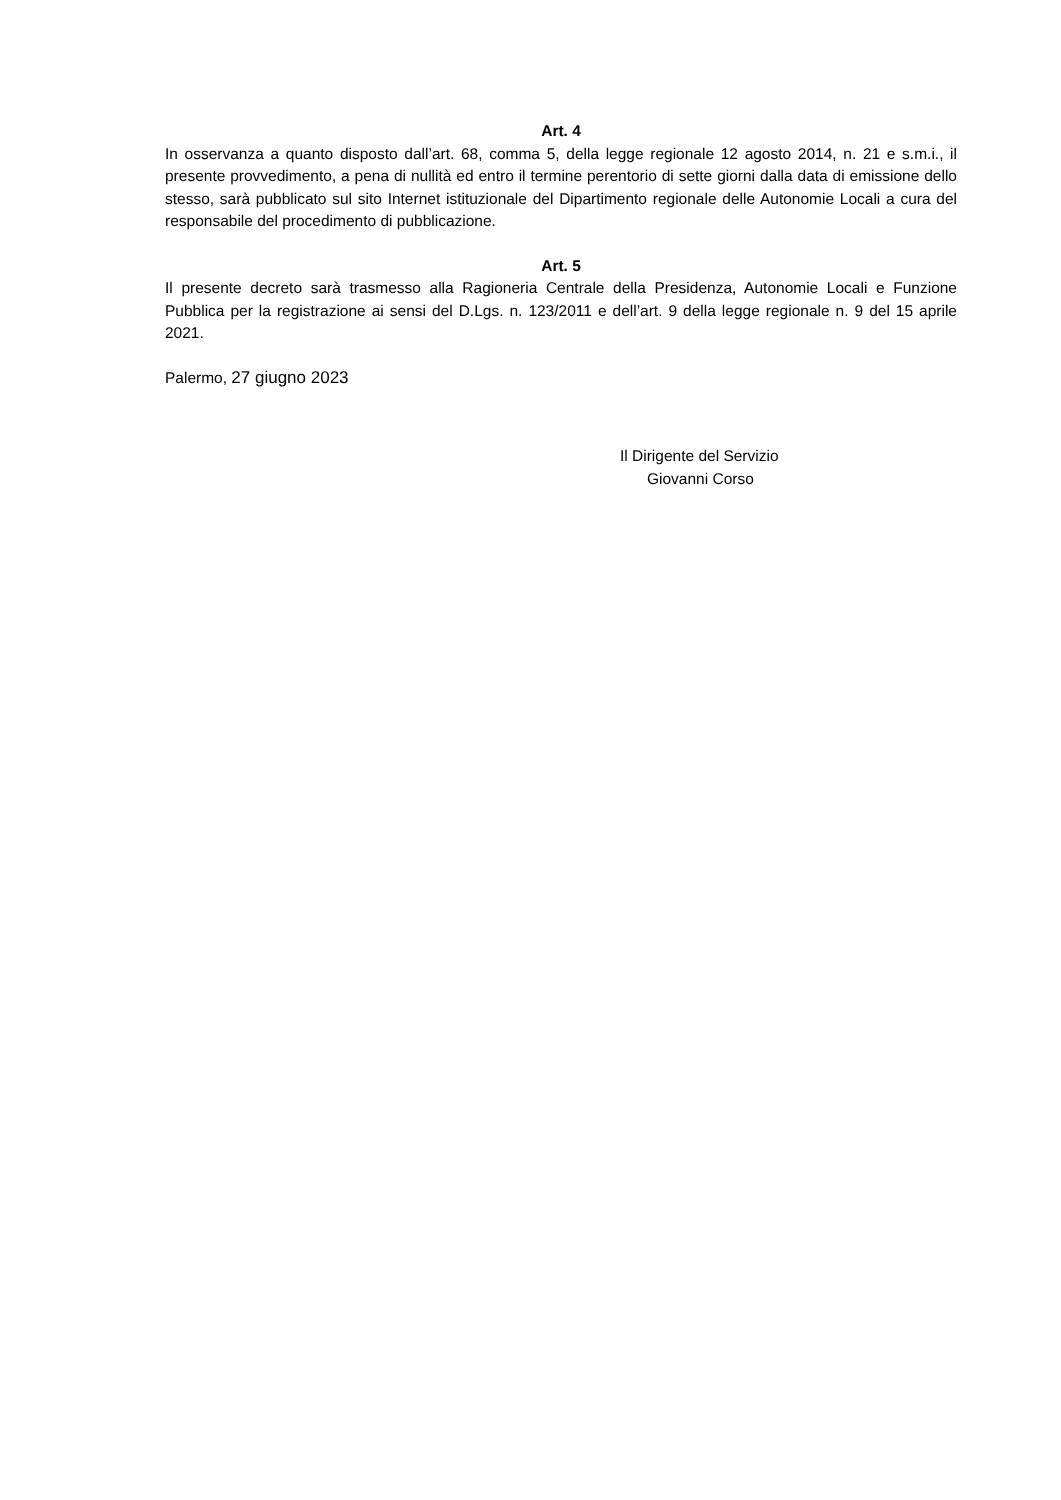Art. 4
In osservanza a quanto disposto dall’art. 68, comma 5, della legge regionale 12 agosto 2014, n. 21 e s.m.i., il presente provvedimento, a pena di nullità ed entro il termine perentorio di sette giorni dalla data di emissione dello stesso, sarà pubblicato sul sito Internet istituzionale del Dipartimento regionale delle Autonomie Locali a cura del responsabile del procedimento di pubblicazione.
Art. 5
Il presente decreto sarà trasmesso alla Ragioneria Centrale della Presidenza, Autonomie Locali e Funzione Pubblica per la registrazione ai sensi del D.Lgs. n. 123/2011 e dell’art. 9 della legge regionale n. 9 del 15 aprile 2021.
Palermo, 27 giugno 2023
Il Dirigente del Servizio
Giovanni Corso